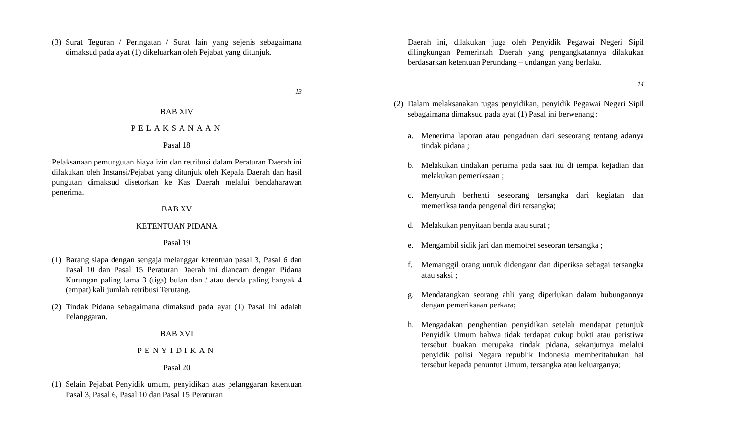(3)
Surat Teguran / Peringatan / Surat lain yang sejenis sebagaimana dimaksud pada ayat (1) dikeluarkan oleh Pejabat yang ditunjuk.
13
BAB XIV
PELAKSANAAN
Pasal 18
Pelaksanaan pemungutan biaya izin dan retribusi dalam Peraturan Daerah ini dilakukan oleh Instansi/Pejabat yang ditunjuk oleh Kepala Daerah dan hasil pungutan dimaksud disetorkan ke Kas Daerah melalui bendaharawan penerima.
BAB XV
KETENTUAN PIDANA
Pasal 19
(1)
Barang siapa dengan sengaja melanggar ketentuan pasal 3, Pasal 6 dan Pasal 10 dan Pasal 15 Peraturan Daerah ini diancam dengan Pidana Kurungan paling lama 3 (tiga) bulan dan / atau denda paling banyak 4 (empat) kali jumlah retribusi Terutang.
(2)
Tindak Pidana sebagaimana dimaksud pada ayat (1) Pasal ini adalah Pelanggaran.
BAB XVI
PENYIDIKAN
Pasal 20
(1)
Selain Pejabat Penyidik umum, penyidikan atas pelanggaran ketentuan Pasal 3, Pasal 6, Pasal 10 dan Pasal 15 Peraturan
Daerah ini, dilakukan juga oleh Penyidik Pegawai Negeri Sipil dilingkungan Pemerintah Daerah yang pengangkatannya dilakukan berdasarkan ketentuan Perundang – undangan yang berlaku.
14
(2)
Dalam melaksanakan tugas penyidikan, penyidik Pegawai Negeri Sipil sebagaimana dimaksud pada ayat (1) Pasal ini berwenang :
a. Menerima laporan atau pengaduan dari seseorang tentang adanya tindak pidana ;
b. Melakukan tindakan pertama pada saat itu di tempat kejadian dan melakukan pemeriksaan ;
c. Menyuruh berhenti seseorang tersangka dari kegiatan dan memeriksa tanda pengenal diri tersangka;
d. Melakukan penyitaan benda atau surat ;
e. Mengambil sidik jari dan memotret seseoran tersangka ;
f. Memanggil orang untuk didenganr dan diperiksa sebagai tersangka atau saksi ;
g. Mendatangkan seorang ahli yang diperlukan dalam hubungannya dengan pemeriksaan perkara;
h. Mengadakan penghentian penyidikan setelah mendapat petunjuk Penyidik Umum bahwa tidak terdapat cukup bukti atau peristiwa tersebut buakan merupaka tindak pidana, sekanjutnya melalui penyidik polisi Negara republik Indonesia memberitahukan hal tersebut kepada penuntut Umum, tersangka atau keluarganya;